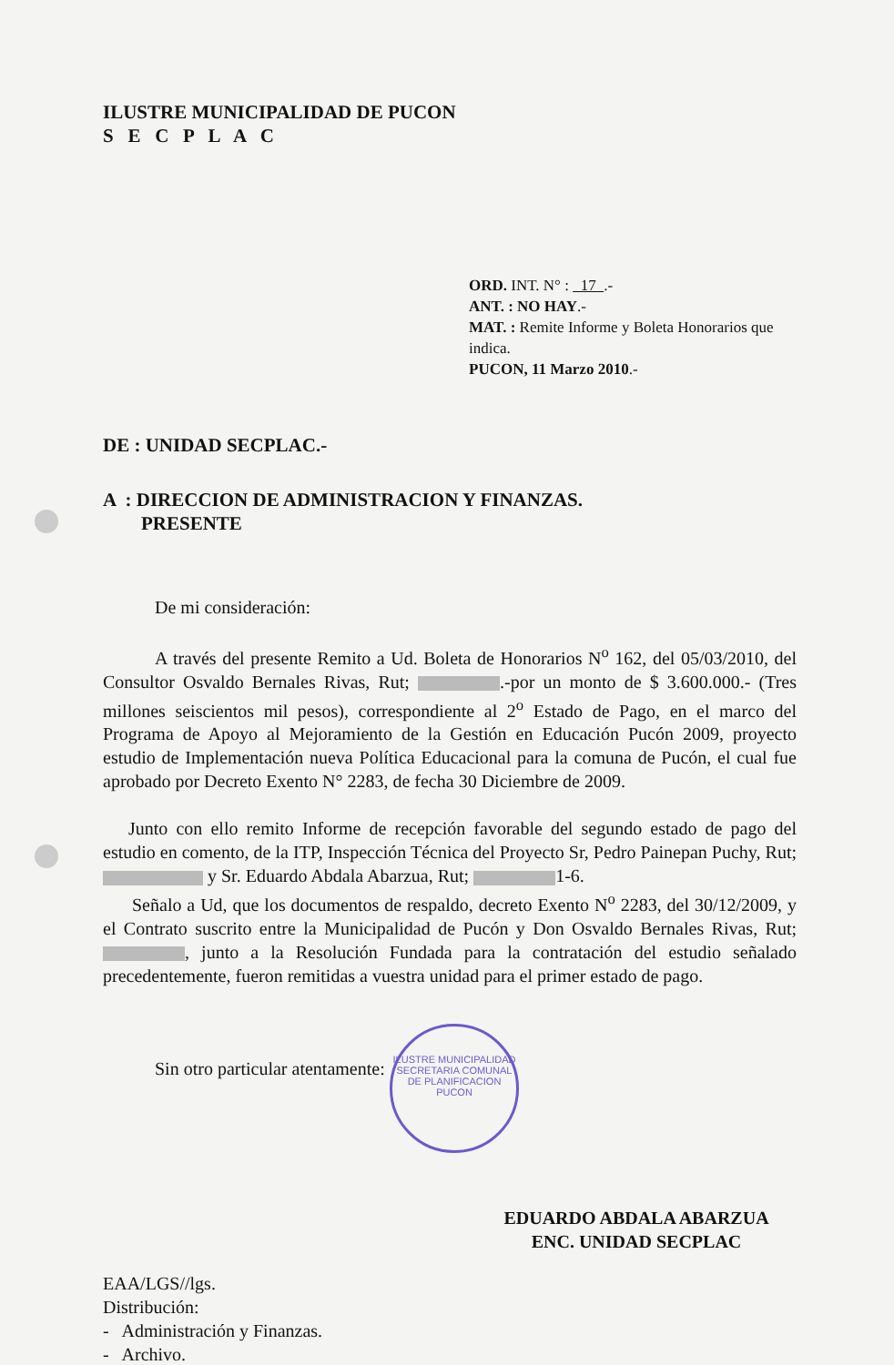ILUSTRE MUNICIPALIDAD
SECRETARIA COMUNAL DE PLANIFICACION
PUCON
ILUSTRE MUNICIPALIDAD DE PUCON
S E C P L A C
ORD. INT. N° : 17 .-
ANT. : NO HAY.-
MAT. : Remite Informe y Boleta Honorarios que indica.
PUCON, 11 Marzo 2010.-
DE : UNIDAD SECPLAC.-
A : DIRECCION DE ADMINISTRACION Y FINANZAS.
PRESENTE
De mi consideración:
A través del presente Remito a Ud. Boleta de Honorarios N<sup>o</sup> 162, del 05/03/2010, del Consultor Osvaldo Bernales Rivas, Rut; .-por un monto de $ 3.600.000.- (Tres millones seiscientos mil pesos), correspondiente al 2<sup>o</sup> Estado de Pago, en el marco del Programa de Apoyo al Mejoramiento de la Gestión en Educación Pucón 2009, proyecto estudio de Implementación nueva Política Educacional para la comuna de Pucón, el cual fue aprobado por Decreto Exento N° 2283, de fecha 30 Diciembre de 2009.
Junto con ello remito Informe de recepción favorable del segundo estado de pago del estudio en comento, de la ITP, Inspección Técnica del Proyecto Sr, Pedro Painepan Puchy, Rut; y Sr. Eduardo Abdala Abarzua, Rut; 1-6.
Señalo a Ud, que los documentos de respaldo, decreto Exento N<sup>o</sup> 2283, del 30/12/2009, y el Contrato suscrito entre la Municipalidad de Pucón y Don Osvaldo Bernales Rivas, Rut; , junto a la Resolución Fundada para la contratación del estudio señalado precedentemente, fueron remitidas a vuestra unidad para el primer estado de pago.
Sin otro particular atentamente:
EDUARDO ABDALA ABARZUA
ENC. UNIDAD SECPLAC
EAA/LGS//lgs.
Distribución:
- Administración y Finanzas.
- Archivo.